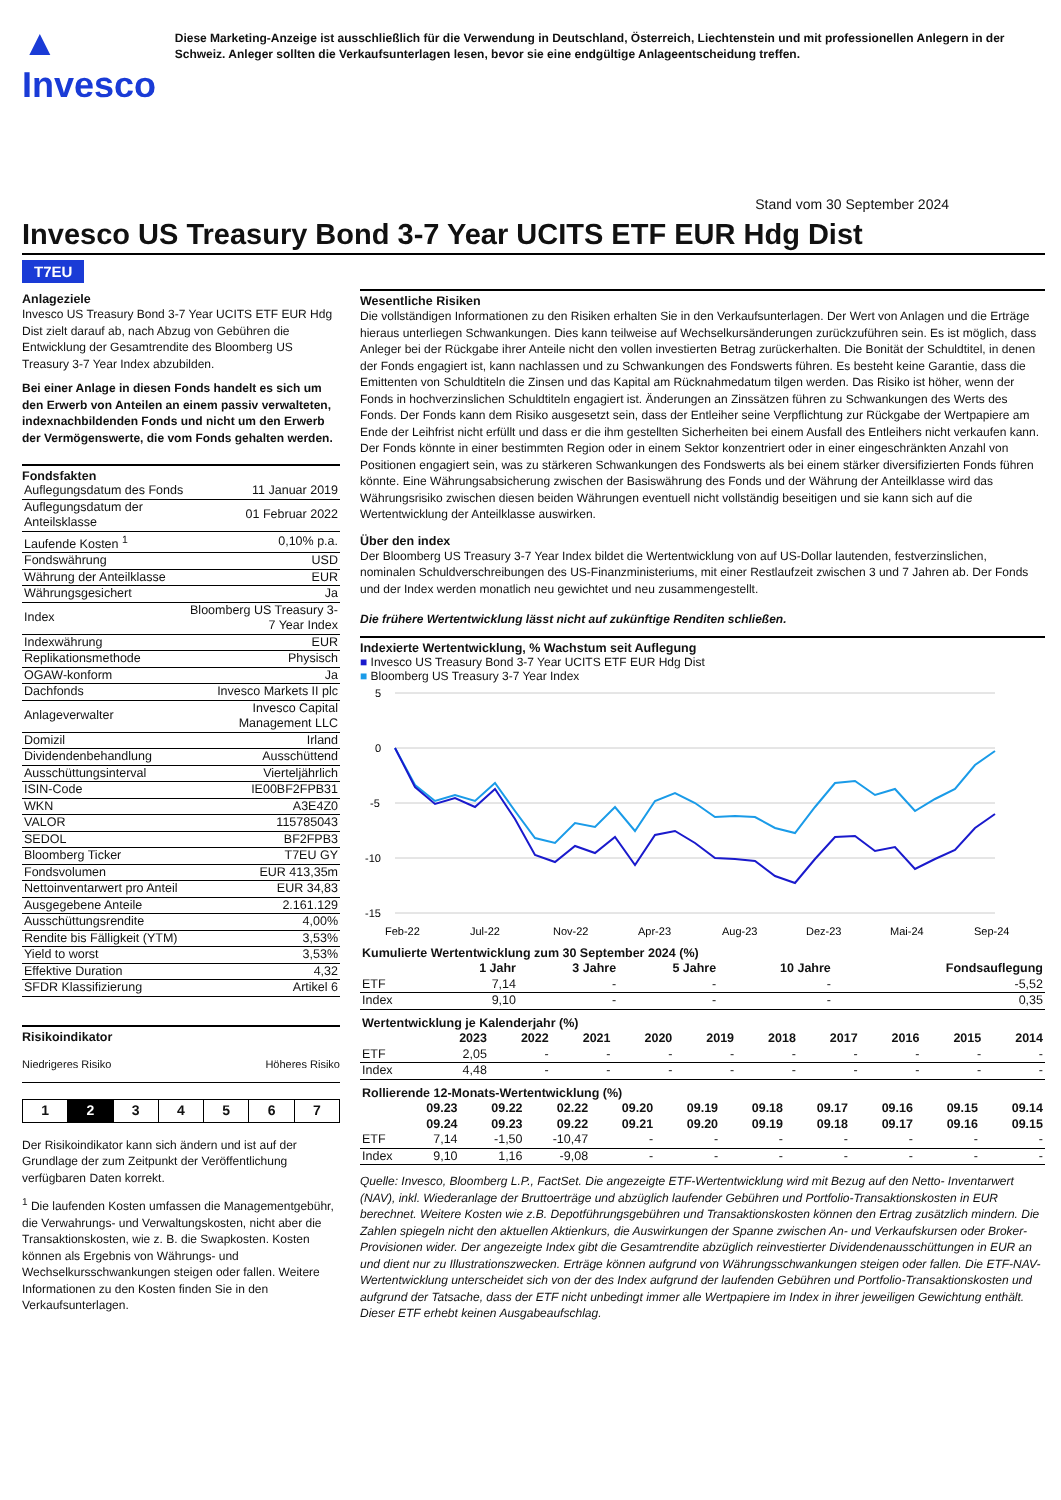▲ Invesco
Diese Marketing-Anzeige ist ausschließlich für die Verwendung in Deutschland, Österreich, Liechtenstein und mit professionellen Anlegern in der Schweiz. Anleger sollten die Verkaufsunterlagen lesen, bevor sie eine endgültige Anlageentscheidung treffen.
Stand vom 30 September 2024
Invesco US Treasury Bond 3-7 Year UCITS ETF EUR Hdg Dist
T7EU
Anlageziele
Invesco US Treasury Bond 3-7 Year UCITS ETF EUR Hdg Dist zielt darauf ab, nach Abzug von Gebühren die Entwicklung der Gesamtrendite des Bloomberg US Treasury 3-7 Year Index abzubilden.
Bei einer Anlage in diesen Fonds handelt es sich um den Erwerb von Anteilen an einem passiv verwalteten, indexnachbildenden Fonds und nicht um den Erwerb der Vermögenswerte, die vom Fonds gehalten werden.
Fondsfakten
| Auflegungsdatum des Fonds | 11 Januar 2019 |
| Auflegungsdatum der Anteilsklasse | 01 Februar 2022 |
| Laufende Kosten <sup>1</sup> | 0,10% p.a. |
| Fondswährung | USD |
| Währung der Anteilklasse | EUR |
| Währungsgesichert | Ja |
| Index | Bloomberg US Treasury 3-7 Year Index |
| Indexwährung | EUR |
| Replikationsmethode | Physisch |
| OGAW-konform | Ja |
| Dachfonds | Invesco Markets II plc |
| Anlageverwalter | Invesco Capital Management LLC |
| Domizil | Irland |
| Dividendenbehandlung | Ausschüttend |
| Ausschüttungsinterval | Vierteljährlich |
| ISIN-Code | IE00BF2FPB31 |
| WKN | A3E4Z0 |
| VALOR | 115785043 |
| SEDOL | BF2FPB3 |
| Bloomberg Ticker | T7EU GY |
| Fondsvolumen | EUR 413,35m |
| Nettoinventarwert pro Anteil | EUR 34,83 |
| Ausgegebene Anteile | 2.161.129 |
| Ausschüttungsrendite | 4,00% |
| Rendite bis Fälligkeit (YTM) | 3,53% |
| Yield to worst | 3,53% |
| Effektive Duration | 4,32 |
| SFDR Klassifizierung | Artikel 6 |
Risikoindikator
Niedrigeres Risiko Höheres Risiko
| 1 | 2 | 3 | 4 | 5 | 6 | 7 |
Der Risikoindikator kann sich ändern und ist auf der Grundlage der zum Zeitpunkt der Veröffentlichung verfügbaren Daten korrekt.
<sup>1</sup> Die laufenden Kosten umfassen die Managementgebühr, die Verwahrungs- und Verwaltungskosten, nicht aber die Transaktionskosten, wie z. B. die Swapkosten. Kosten können als Ergebnis von Währungs- und Wechselkursschwankungen steigen oder fallen. Weitere Informationen zu den Kosten finden Sie in den Verkaufsunterlagen.
Wesentliche Risiken
Die vollständigen Informationen zu den Risiken erhalten Sie in den Verkaufsunterlagen. Der Wert von Anlagen und die Erträge hieraus unterliegen Schwankungen. Dies kann teilweise auf Wechselkursänderungen zurückzuführen sein. Es ist möglich, dass Anleger bei der Rückgabe ihrer Anteile nicht den vollen investierten Betrag zurückerhalten. Die Bonität der Schuldtitel, in denen der Fonds engagiert ist, kann nachlassen und zu Schwankungen des Fondswerts führen. Es besteht keine Garantie, dass die Emittenten von Schuldtiteln die Zinsen und das Kapital am Rücknahmedatum tilgen werden. Das Risiko ist höher, wenn der Fonds in hochverzinslichen Schuldtiteln engagiert ist. Änderungen an Zinssätzen führen zu Schwankungen des Werts des Fonds. Der Fonds kann dem Risiko ausgesetzt sein, dass der Entleiher seine Verpflichtung zur Rückgabe der Wertpapiere am Ende der Leihfrist nicht erfüllt und dass er die ihm gestellten Sicherheiten bei einem Ausfall des Entleihers nicht verkaufen kann. Der Fonds könnte in einer bestimmten Region oder in einem Sektor konzentriert oder in einer eingeschränkten Anzahl von Positionen engagiert sein, was zu stärkeren Schwankungen des Fondswerts als bei einem stärker diversifizierten Fonds führen könnte. Eine Währungsabsicherung zwischen der Basiswährung des Fonds und der Währung der Anteilklasse wird das Währungsrisiko zwischen diesen beiden Währungen eventuell nicht vollständig beseitigen und sie kann sich auf die Wertentwicklung der Anteilklasse auswirken.
Über den index
Der Bloomberg US Treasury 3-7 Year Index bildet die Wertentwicklung von auf US-Dollar lautenden, festverzinslichen, nominalen Schuldverschreibungen des US-Finanzministeriums, mit einer Restlaufzeit zwischen 3 und 7 Jahren ab. Der Fonds und der Index werden monatlich neu gewichtet und neu zusammengestellt.
Die frühere Wertentwicklung lässt nicht auf zukünftige Renditen schließen.
Indexierte Wertentwicklung, % Wachstum seit Auflegung
■ Invesco US Treasury Bond 3-7 Year UCITS ETF EUR Hdg Dist
■ Bloomberg US Treasury 3-7 Year Index
5
0
-5
-10
-15
Feb-22
Jul-22
Nov-22
Apr-23
Aug-23
Dez-23
Mai-24
Sep-24
| Kumulierte Wertentwicklung zum 30 September 2024 (%) | | | | | |
| --- | --- | --- | --- | --- | --- |
| | 1 Jahr | 3 Jahre | 5 Jahre | 10 Jahre | Fondsauflegung |
| ETF | 7,14 | - | - | - | -5,52 |
| Index | 9,10 | - | - | - | 0,35 |
| Wertentwicklung je Kalenderjahr (%) | | | | | | | | | | |
| --- | --- | --- | --- | --- | --- | --- | --- | --- | --- | --- |
| | 2023 | 2022 | 2021 | 2020 | 2019 | 2018 | 2017 | 2016 | 2015 | 2014 |
| ETF | 2,05 | - | - | - | - | - | - | - | - | - |
| Index | 4,48 | - | - | - | - | - | - | - | - | - |
| Rollierende 12-Monats-Wertentwicklung (%) | | | | | | | | | | |
| --- | --- | --- | --- | --- | --- | --- | --- | --- | --- | --- |
| | 09.23 09.24 | 09.22 09.23 | 02.22 09.22 | 09.20 09.21 | 09.19 09.20 | 09.18 09.19 | 09.17 09.18 | 09.16 09.17 | 09.15 09.16 | 09.14 09.15 |
| ETF | 7,14 | -1,50 | -10,47 | - | - | - | - | - | - | - |
| Index | 9,10 | 1,16 | -9,08 | - | - | - | - | - | - | - |
Quelle: Invesco, Bloomberg L.P., FactSet. Die angezeigte ETF-Wertentwicklung wird mit Bezug auf den Netto- Inventarwert (NAV), inkl. Wiederanlage der Bruttoerträge und abzüglich laufender Gebühren und Portfolio-Transaktionskosten in EUR berechnet. Weitere Kosten wie z.B. Depotführungsgebühren und Transaktionskosten können den Ertrag zusätzlich mindern. Die Zahlen spiegeln nicht den aktuellen Aktienkurs, die Auswirkungen der Spanne zwischen An- und Verkaufskursen oder Broker-Provisionen wider. Der angezeigte Index gibt die Gesamtrendite abzüglich reinvestierter Dividendenausschüttungen in EUR an und dient nur zu Illustrationszwecken. Erträge können aufgrund von Währungsschwankungen steigen oder fallen. Die ETF-NAV-Wertentwicklung unterscheidet sich von der des Index aufgrund der laufenden Gebühren und Portfolio-Transaktionskosten und aufgrund der Tatsache, dass der ETF nicht unbedingt immer alle Wertpapiere im Index in ihrer jeweiligen Gewichtung enthält. Dieser ETF erhebt keinen Ausgabeaufschlag.